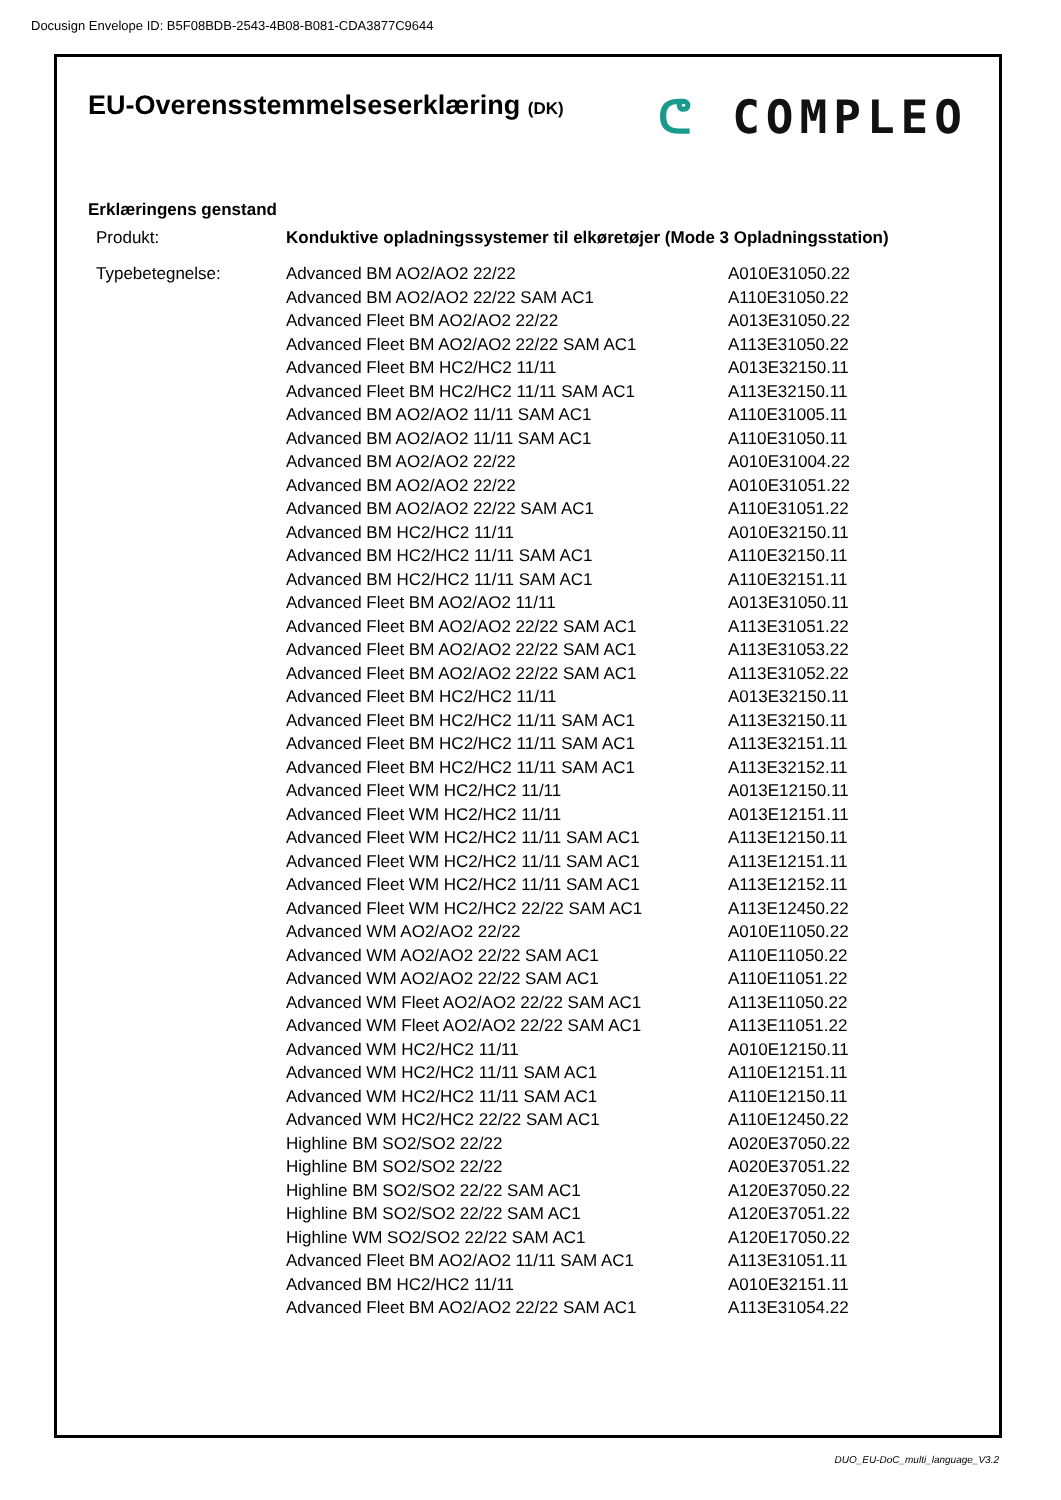Docusign Envelope ID: B5F08BDB-2543-4B08-B081-CDA3877C9644
EU-Overensstemmelseserklæring (DK)
ᕦ COMPLEO
Erklæringens genstand
| Produkt: | Konduktive opladningssystemer til elkøretøjer (Mode 3 Opladningsstation) | |
| Typebetegnelse: | Advanced BM AO2/AO2 22/22 | A010E31050.22 |
| | Advanced BM AO2/AO2 22/22 SAM AC1 | A110E31050.22 |
| | Advanced Fleet BM AO2/AO2 22/22 | A013E31050.22 |
| | Advanced Fleet BM AO2/AO2 22/22 SAM AC1 | A113E31050.22 |
| | Advanced Fleet BM HC2/HC2 11/11 | A013E32150.11 |
| | Advanced Fleet BM HC2/HC2 11/11 SAM AC1 | A113E32150.11 |
| | Advanced BM AO2/AO2 11/11 SAM AC1 | A110E31005.11 |
| | Advanced BM AO2/AO2 11/11 SAM AC1 | A110E31050.11 |
| | Advanced BM AO2/AO2 22/22 | A010E31004.22 |
| | Advanced BM AO2/AO2 22/22 | A010E31051.22 |
| | Advanced BM AO2/AO2 22/22 SAM AC1 | A110E31051.22 |
| | Advanced BM HC2/HC2 11/11 | A010E32150.11 |
| | Advanced BM HC2/HC2 11/11 SAM AC1 | A110E32150.11 |
| | Advanced BM HC2/HC2 11/11 SAM AC1 | A110E32151.11 |
| | Advanced Fleet BM AO2/AO2 11/11 | A013E31050.11 |
| | Advanced Fleet BM AO2/AO2 22/22 SAM AC1 | A113E31051.22 |
| | Advanced Fleet BM AO2/AO2 22/22 SAM AC1 | A113E31053.22 |
| | Advanced Fleet BM AO2/AO2 22/22 SAM AC1 | A113E31052.22 |
| | Advanced Fleet BM HC2/HC2 11/11 | A013E32150.11 |
| | Advanced Fleet BM HC2/HC2 11/11 SAM AC1 | A113E32150.11 |
| | Advanced Fleet BM HC2/HC2 11/11 SAM AC1 | A113E32151.11 |
| | Advanced Fleet BM HC2/HC2 11/11 SAM AC1 | A113E32152.11 |
| | Advanced Fleet WM HC2/HC2 11/11 | A013E12150.11 |
| | Advanced Fleet WM HC2/HC2 11/11 | A013E12151.11 |
| | Advanced Fleet WM HC2/HC2 11/11 SAM AC1 | A113E12150.11 |
| | Advanced Fleet WM HC2/HC2 11/11 SAM AC1 | A113E12151.11 |
| | Advanced Fleet WM HC2/HC2 11/11 SAM AC1 | A113E12152.11 |
| | Advanced Fleet WM HC2/HC2 22/22 SAM AC1 | A113E12450.22 |
| | Advanced WM AO2/AO2 22/22 | A010E11050.22 |
| | Advanced WM AO2/AO2 22/22 SAM AC1 | A110E11050.22 |
| | Advanced WM AO2/AO2 22/22 SAM AC1 | A110E11051.22 |
| | Advanced WM Fleet AO2/AO2 22/22 SAM AC1 | A113E11050.22 |
| | Advanced WM Fleet AO2/AO2 22/22 SAM AC1 | A113E11051.22 |
| | Advanced WM HC2/HC2 11/11 | A010E12150.11 |
| | Advanced WM HC2/HC2 11/11 SAM AC1 | A110E12151.11 |
| | Advanced WM HC2/HC2 11/11 SAM AC1 | A110E12150.11 |
| | Advanced WM HC2/HC2 22/22 SAM AC1 | A110E12450.22 |
| | Highline BM SO2/SO2 22/22 | A020E37050.22 |
| | Highline BM SO2/SO2 22/22 | A020E37051.22 |
| | Highline BM SO2/SO2 22/22 SAM AC1 | A120E37050.22 |
| | Highline BM SO2/SO2 22/22 SAM AC1 | A120E37051.22 |
| | Highline WM SO2/SO2 22/22 SAM AC1 | A120E17050.22 |
| | Advanced Fleet BM AO2/AO2 11/11 SAM AC1 | A113E31051.11 |
| | Advanced BM HC2/HC2 11/11 | A010E32151.11 |
| | Advanced Fleet BM AO2/AO2 22/22 SAM AC1 | A113E31054.22 |
DUO_EU-DoC_multi_language_V3.2